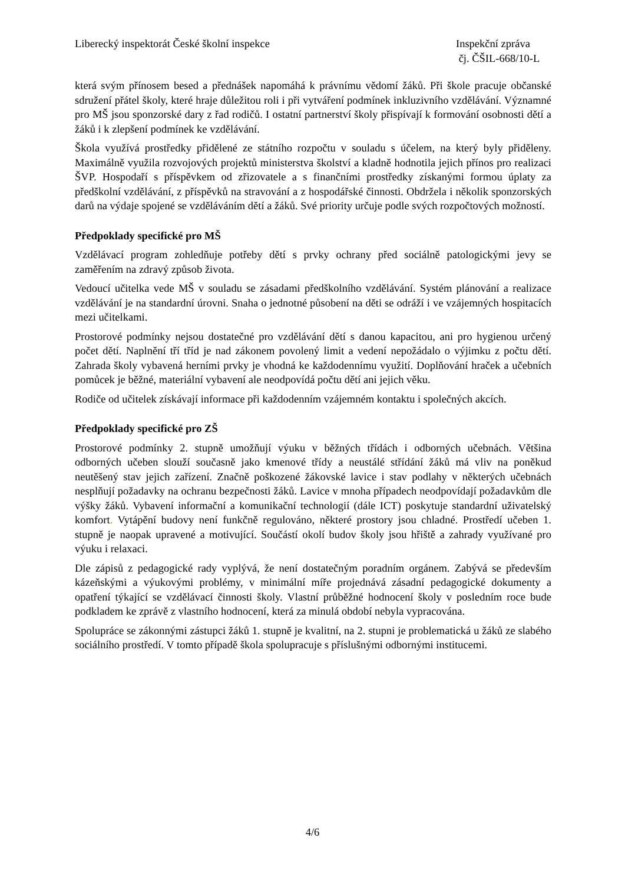Liberecký inspektorát České školní inspekce
Inspekční zpráva
čj. ČŠIL-668/10-L
která svým přínosem besed a přednášek napomáhá k právnímu vědomí žáků. Při škole pracuje občanské sdružení přátel školy, které hraje důležitou roli i při vytváření podmínek inkluzivního vzdělávání. Významné pro MŠ jsou sponzorské dary z řad rodičů. I ostatní partnerství školy přispívají k formování osobnosti dětí a žáků i k zlepšení podmínek ke vzdělávání.
Škola využívá prostředky přidělené ze státního rozpočtu v souladu s účelem, na který byly přiděleny. Maximálně využila rozvojových projektů ministerstva školství a kladně hodnotila jejich přínos pro realizaci ŠVP. Hospodaří s příspěvkem od zřizovatele a s finančními prostředky získanými formou úplaty za předškolní vzdělávání, z příspěvků na stravování a z hospodářské činnosti. Obdržela i několik sponzorských darů na výdaje spojené se vzděláváním dětí a žáků. Své priority určuje podle svých rozpočtových možností.
Předpoklady specifické pro MŠ
Vzdělávací program zohledňuje potřeby dětí s prvky ochrany před sociálně patologickými jevy se zaměřením na zdravý způsob života.
Vedoucí učitelka vede MŠ v souladu se zásadami předškolního vzdělávání. Systém plánování a realizace vzdělávání je na standardní úrovni. Snaha o jednotné působení na děti se odráží i ve vzájemných hospitacích mezi učitelkami.
Prostorové podmínky nejsou dostatečné pro vzdělávání dětí s danou kapacitou, ani pro hygienou určený počet dětí. Naplnění tří tříd je nad zákonem povolený limit a vedení nepožádalo o výjimku z počtu dětí. Zahrada školy vybavená herními prvky je vhodná ke každodennímu využití. Doplňování hraček a učebních pomůcek je běžné, materiální vybavení ale neodpovídá počtu dětí ani jejich věku.
Rodiče od učitelek získávají informace při každodenním vzájemném kontaktu i společných akcích.
Předpoklady specifické pro ZŠ
Prostorové podmínky 2. stupně umožňují výuku v běžných třídách i odborných učebnách. Většina odborných učeben slouží současně jako kmenové třídy a neustálé střídání žáků má vliv na poněkud neutěšený stav jejich zařízení. Značně poškozené žákovské lavice i stav podlahy v některých učebnách nesplňují požadavky na ochranu bezpečnosti žáků. Lavice v mnoha případech neodpovídají požadavkům dle výšky žáků. Vybavení informační a komunikační technologií (dále ICT) poskytuje standardní uživatelský komfort. Vytápění budovy není funkčně regulováno, některé prostory jsou chladné. Prostředí učeben 1. stupně je naopak upravené a motivující. Součástí okolí budov školy jsou hřiště a zahrady využívané pro výuku i relaxaci.
Dle zápisů z pedagogické rady vyplývá, že není dostatečným poradním orgánem. Zabývá se především kázeňskými a výukovými problémy, v minimální míře projednává zásadní pedagogické dokumenty a opatření týkající se vzdělávací činnosti školy. Vlastní průběžné hodnocení školy v posledním roce bude podkladem ke zprávě z vlastního hodnocení, která za minulá období nebyla vypracována.
Spolupráce se zákonnými zástupci žáků 1. stupně je kvalitní, na 2. stupni je problematická u žáků ze slabého sociálního prostředí. V tomto případě škola spolupracuje s příslušnými odbornými institucemi.
4/6